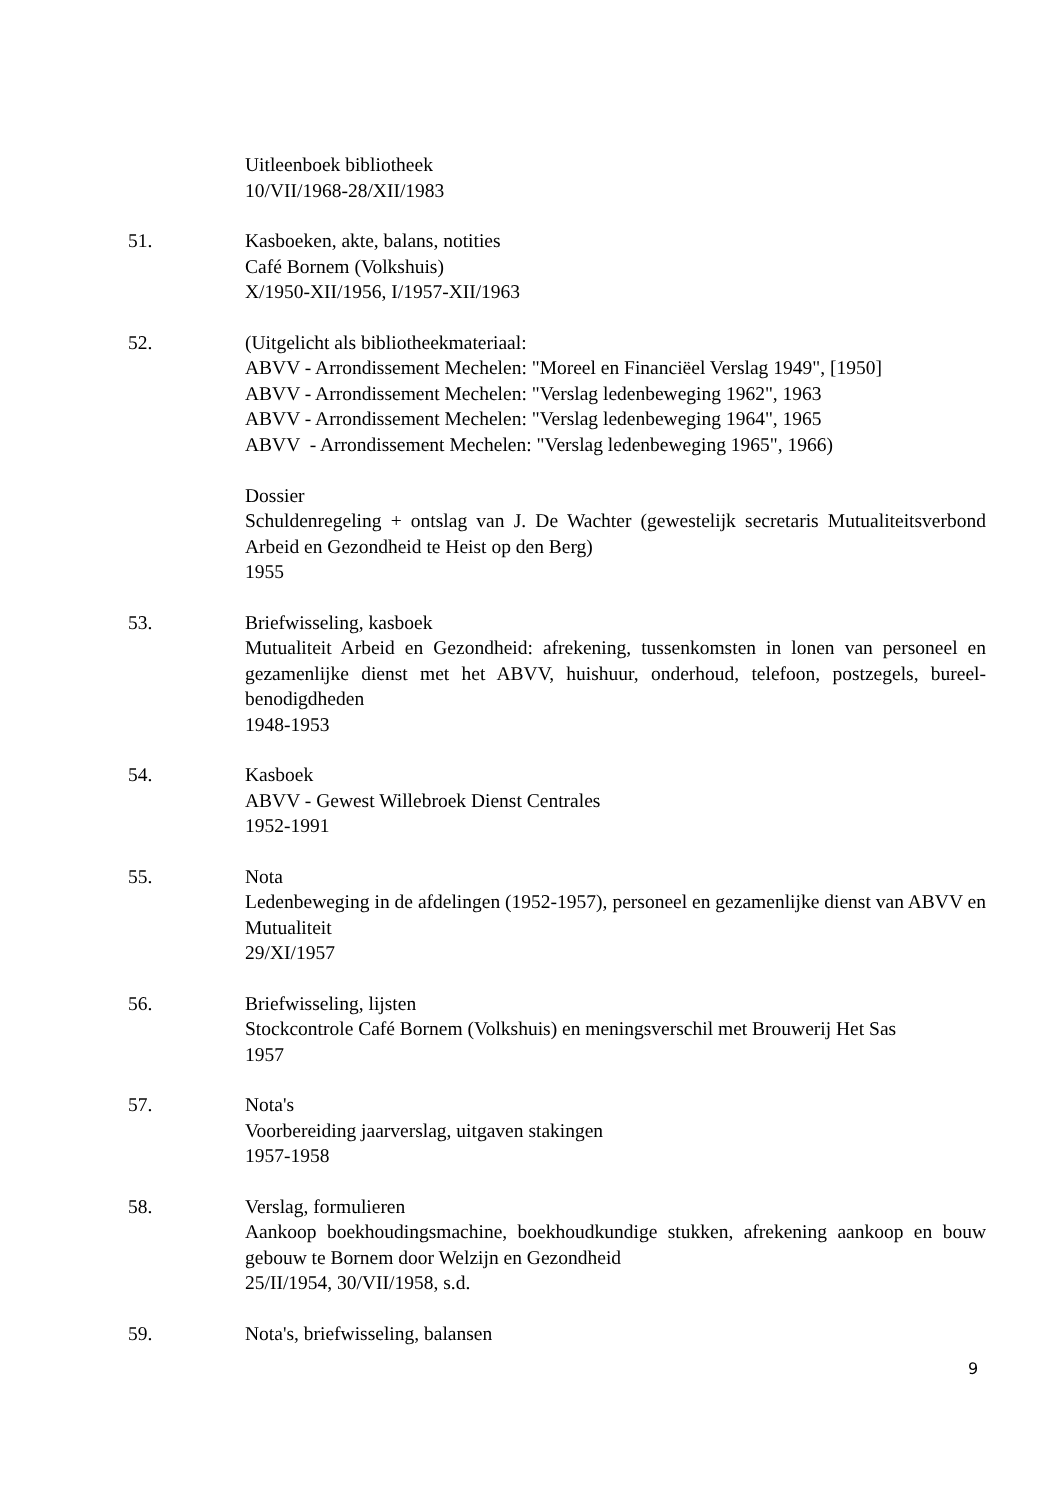Uitleenboek bibliotheek
10/VII/1968-28/XII/1983
51. Kasboeken, akte, balans, notities
Café Bornem (Volkshuis)
X/1950-XII/1956, I/1957-XII/1963
52. (Uitgelicht als bibliotheekmateriaal:
ABVV - Arrondissement Mechelen: "Moreel en Financiëel Verslag 1949", [1950]
ABVV - Arrondissement Mechelen: "Verslag ledenbeweging 1962", 1963
ABVV - Arrondissement Mechelen: "Verslag ledenbeweging 1964", 1965
ABVV - Arrondissement Mechelen: "Verslag ledenbeweging 1965", 1966)
Dossier
Schuldenregeling + ontslag van J. De Wachter (gewestelijk secretaris Mutualiteitsverbond Arbeid en Gezondheid te Heist op den Berg)
1955
53. Briefwisseling, kasboek
Mutualiteit Arbeid en Gezondheid: afrekening, tussenkomsten in lonen van personeel en gezamenlijke dienst met het ABVV, huishuur, onderhoud, telefoon, postzegels, bureel-benodigdheden
1948-1953
54. Kasboek
ABVV - Gewest Willebroek Dienst Centrales
1952-1991
55. Nota
Ledenbeweging in de afdelingen (1952-1957), personeel en gezamenlijke dienst van ABVV en Mutualiteit
29/XI/1957
56. Briefwisseling, lijsten
Stockcontrole Café Bornem (Volkshuis) en meningsverschil met Brouwerij Het Sas
1957
57. Nota's
Voorbereiding jaarverslag, uitgaven stakingen
1957-1958
58. Verslag, formulieren
Aankoop boekhoudingsmachine, boekhoudkundige stukken, afrekening aankoop en bouw gebouw te Bornem door Welzijn en Gezondheid
25/II/1954, 30/VII/1958, s.d.
59. Nota's, briefwisseling, balansen
9